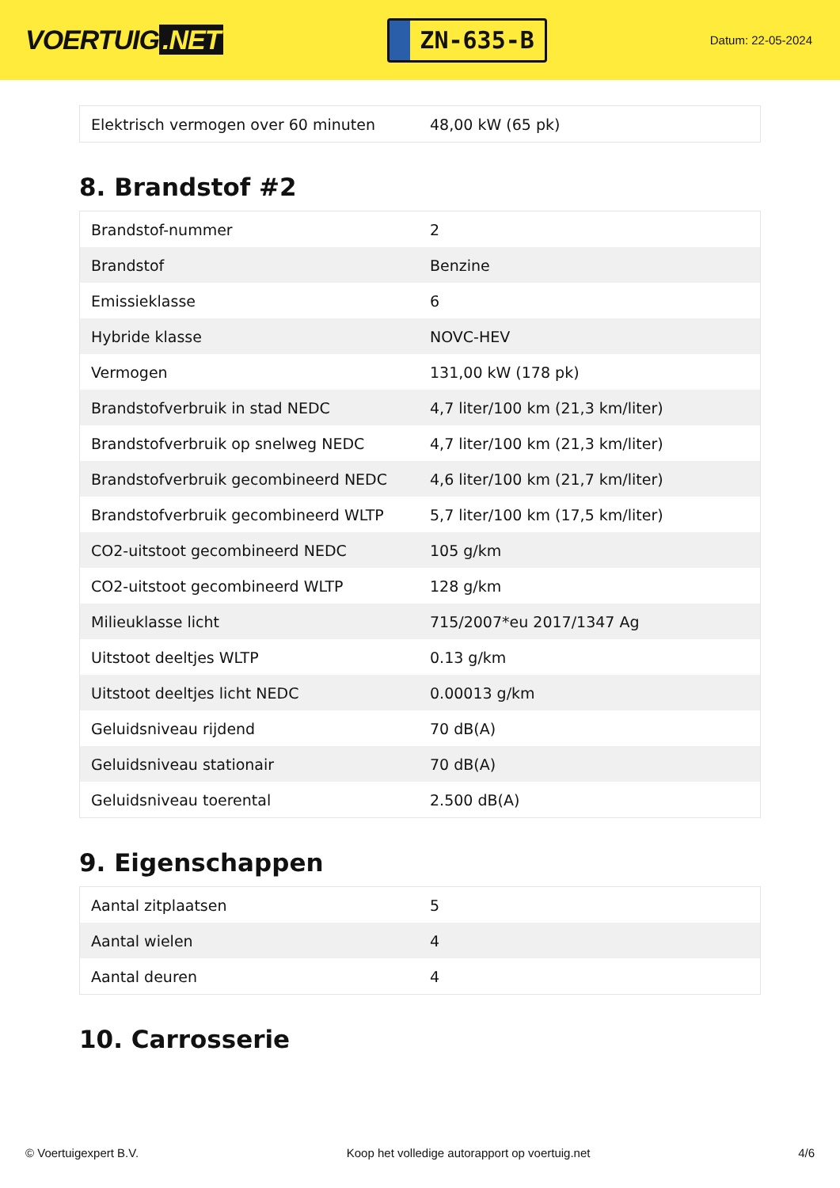VOERTUIG.NET
ZN-635-B
Datum: 22-05-2024
| Elektrisch vermogen over 60 minuten | 48,00 kW (65 pk) |
8. Brandstof #2
| Brandstof-nummer | 2 |
| Brandstof | Benzine |
| Emissieklasse | 6 |
| Hybride klasse | NOVC-HEV |
| Vermogen | 131,00 kW (178 pk) |
| Brandstofverbruik in stad NEDC | 4,7 liter/100 km (21,3 km/liter) |
| Brandstofverbruik op snelweg NEDC | 4,7 liter/100 km (21,3 km/liter) |
| Brandstofverbruik gecombineerd NEDC | 4,6 liter/100 km (21,7 km/liter) |
| Brandstofverbruik gecombineerd WLTP | 5,7 liter/100 km (17,5 km/liter) |
| CO2-uitstoot gecombineerd NEDC | 105 g/km |
| CO2-uitstoot gecombineerd WLTP | 128 g/km |
| Milieuklasse licht | 715/2007*eu 2017/1347 Ag |
| Uitstoot deeltjes WLTP | 0.13 g/km |
| Uitstoot deeltjes licht NEDC | 0.00013 g/km |
| Geluidsniveau rijdend | 70 dB(A) |
| Geluidsniveau stationair | 70 dB(A) |
| Geluidsniveau toerental | 2.500 dB(A) |
9. Eigenschappen
| Aantal zitplaatsen | 5 |
| Aantal wielen | 4 |
| Aantal deuren | 4 |
10. Carrosserie
© Voertuigexpert B.V. Koop het volledige autorapport op voertuig.net 4/6